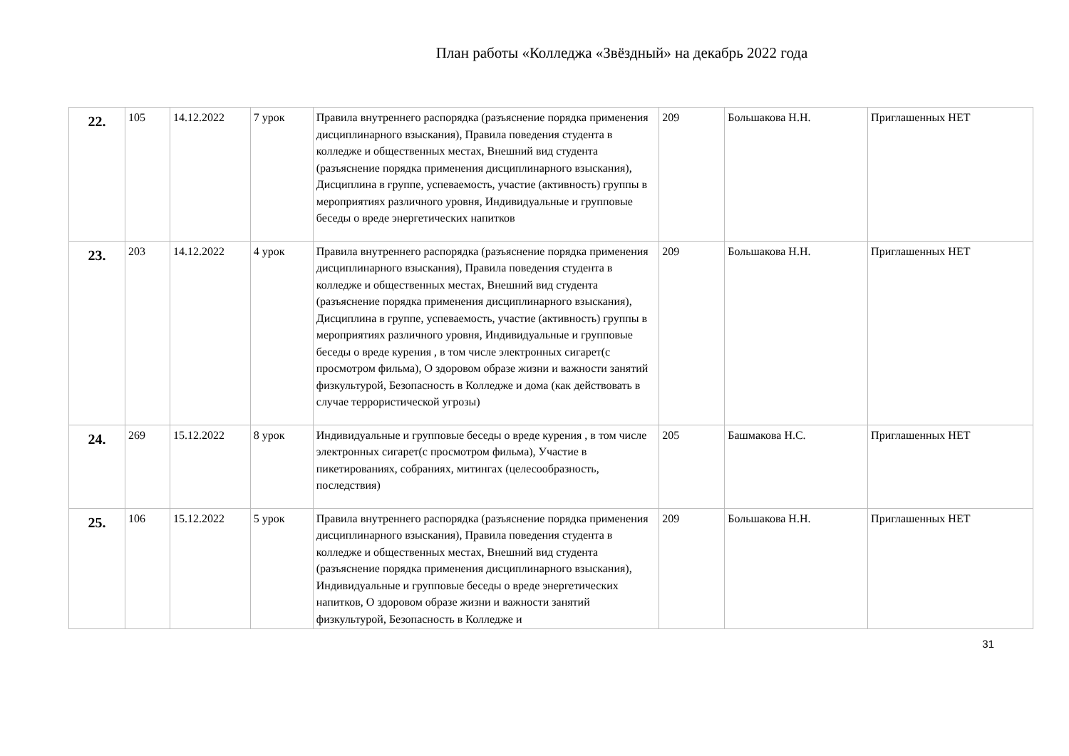План работы «Колледжа «Звёздный» на декабрь 2022 года
| 22. | 105 | 14.12.2022 | 7 урок | Правила внутреннего распорядка (разъяснение порядка применения дисциплинарного взыскания), Правила поведения студента в колледже и общественных местах, Внешний вид студента (разъяснение порядка применения дисциплинарного взыскания), Дисциплина в группе, успеваемость, участие (активность) группы в мероприятиях различного уровня, Индивидуальные и групповые беседы о вреде энергетических напитков | 209 | Большакова Н.Н. | Приглашенных НЕТ |
| 23. | 203 | 14.12.2022 | 4 урок | Правила внутреннего распорядка (разъяснение порядка применения дисциплинарного взыскания), Правила поведения студента в колледже и общественных местах, Внешний вид студента (разъяснение порядка применения дисциплинарного взыскания), Дисциплина в группе, успеваемость, участие (активность) группы в мероприятиях различного уровня, Индивидуальные и групповые беседы о вреде курения , в том числе электронных сигарет(с просмотром фильма), О здоровом образе жизни и важности занятий физкультурой, Безопасность в Колледже и дома (как действовать в случае террористической угрозы) | 209 | Большакова Н.Н. | Приглашенных НЕТ |
| 24. | 269 | 15.12.2022 | 8 урок | Индивидуальные и групповые беседы о вреде курения , в том числе электронных сигарет(с просмотром фильма), Участие в пикетированиях, собраниях, митингах (целесообразность, последствия) | 205 | Башмакова Н.С. | Приглашенных НЕТ |
| 25. | 106 | 15.12.2022 | 5 урок | Правила внутреннего распорядка (разъяснение порядка применения дисциплинарного взыскания), Правила поведения студента в колледже и общественных местах, Внешний вид студента (разъяснение порядка применения дисциплинарного взыскания), Индивидуальные и групповые беседы о вреде энергетических напитков, О здоровом образе жизни и важности занятий физкультурой, Безопасность в Колледже и | 209 | Большакова Н.Н. | Приглашенных НЕТ |
31